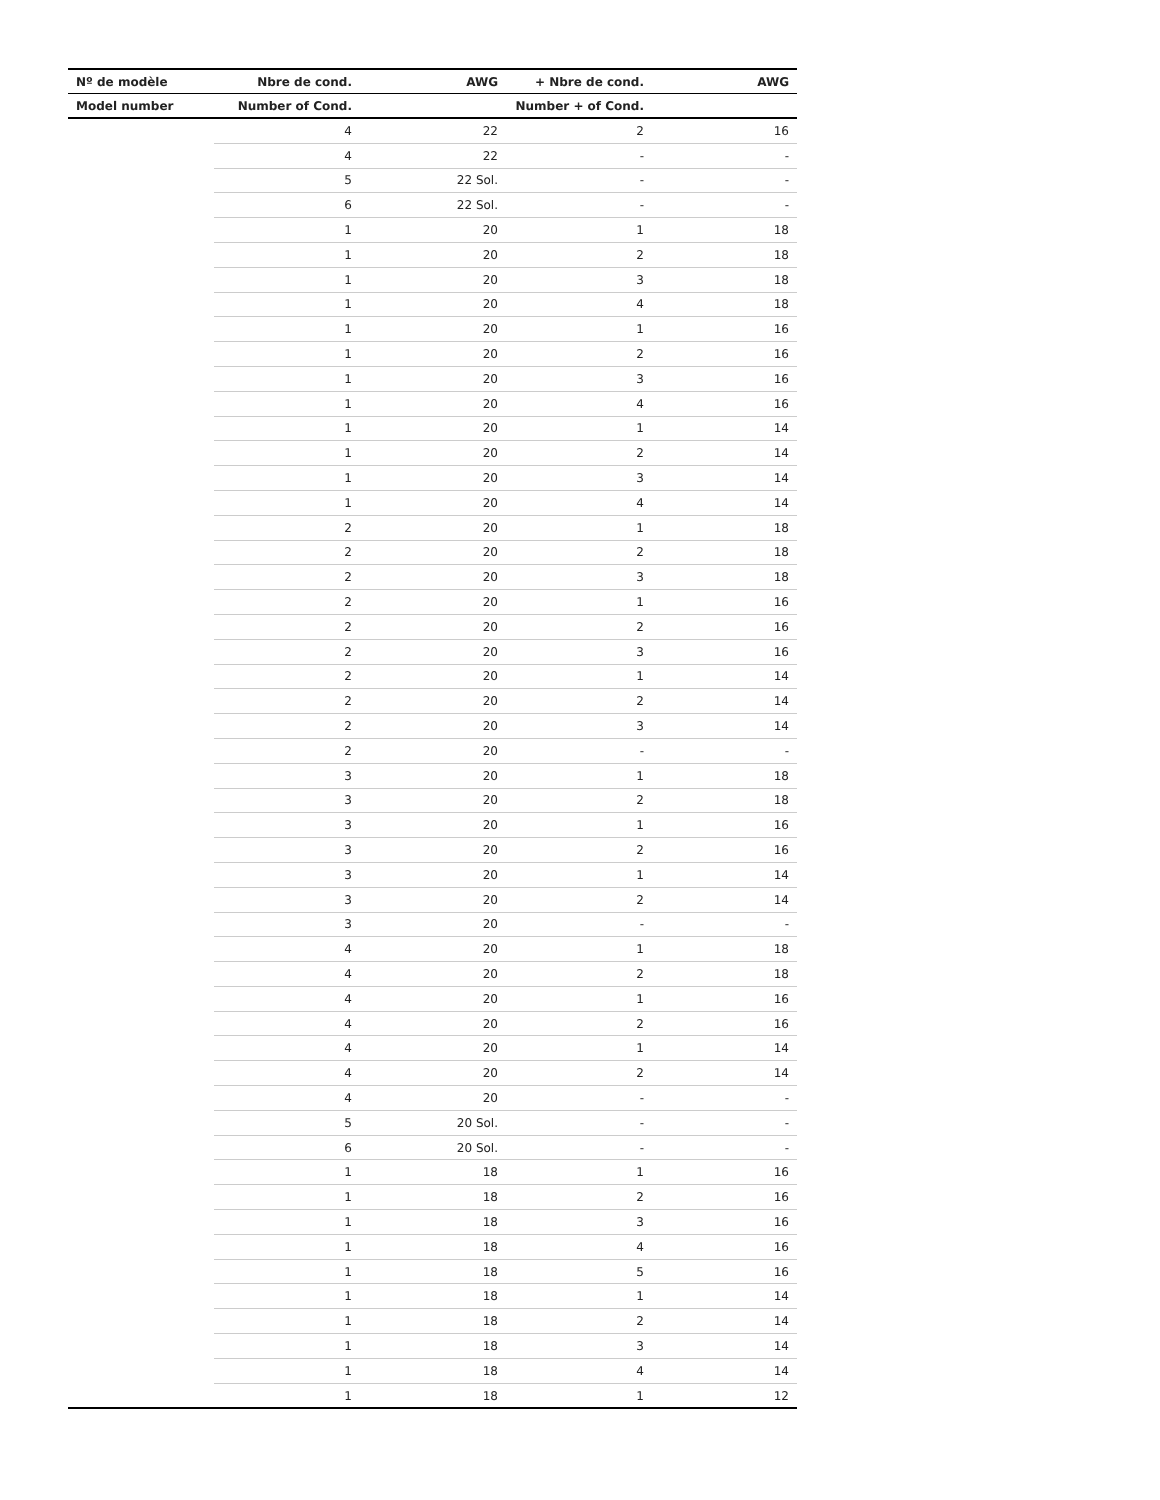| Nº de modèle | Nbre de cond. | AWG | + Nbre de cond. | AWG |
| --- | --- | --- | --- | --- |
| Model number | Number of Cond. | | Number + of Cond. | |
| | 4 | 22 | 2 | 16 |
| | 4 | 22 | - | - |
| | 5 | 22 Sol. | - | - |
| | 6 | 22 Sol. | - | - |
| | 1 | 20 | 1 | 18 |
| | 1 | 20 | 2 | 18 |
| | 1 | 20 | 3 | 18 |
| | 1 | 20 | 4 | 18 |
| | 1 | 20 | 1 | 16 |
| | 1 | 20 | 2 | 16 |
| | 1 | 20 | 3 | 16 |
| | 1 | 20 | 4 | 16 |
| | 1 | 20 | 1 | 14 |
| | 1 | 20 | 2 | 14 |
| | 1 | 20 | 3 | 14 |
| | 1 | 20 | 4 | 14 |
| | 2 | 20 | 1 | 18 |
| | 2 | 20 | 2 | 18 |
| | 2 | 20 | 3 | 18 |
| | 2 | 20 | 1 | 16 |
| | 2 | 20 | 2 | 16 |
| | 2 | 20 | 3 | 16 |
| | 2 | 20 | 1 | 14 |
| | 2 | 20 | 2 | 14 |
| | 2 | 20 | 3 | 14 |
| | 2 | 20 | - | - |
| | 3 | 20 | 1 | 18 |
| | 3 | 20 | 2 | 18 |
| | 3 | 20 | 1 | 16 |
| | 3 | 20 | 2 | 16 |
| | 3 | 20 | 1 | 14 |
| | 3 | 20 | 2 | 14 |
| | 3 | 20 | - | - |
| | 4 | 20 | 1 | 18 |
| | 4 | 20 | 2 | 18 |
| | 4 | 20 | 1 | 16 |
| | 4 | 20 | 2 | 16 |
| | 4 | 20 | 1 | 14 |
| | 4 | 20 | 2 | 14 |
| | 4 | 20 | - | - |
| | 5 | 20 Sol. | - | - |
| | 6 | 20 Sol. | - | - |
| | 1 | 18 | 1 | 16 |
| | 1 | 18 | 2 | 16 |
| | 1 | 18 | 3 | 16 |
| | 1 | 18 | 4 | 16 |
| | 1 | 18 | 5 | 16 |
| | 1 | 18 | 1 | 14 |
| | 1 | 18 | 2 | 14 |
| | 1 | 18 | 3 | 14 |
| | 1 | 18 | 4 | 14 |
| | 1 | 18 | 1 | 12 |